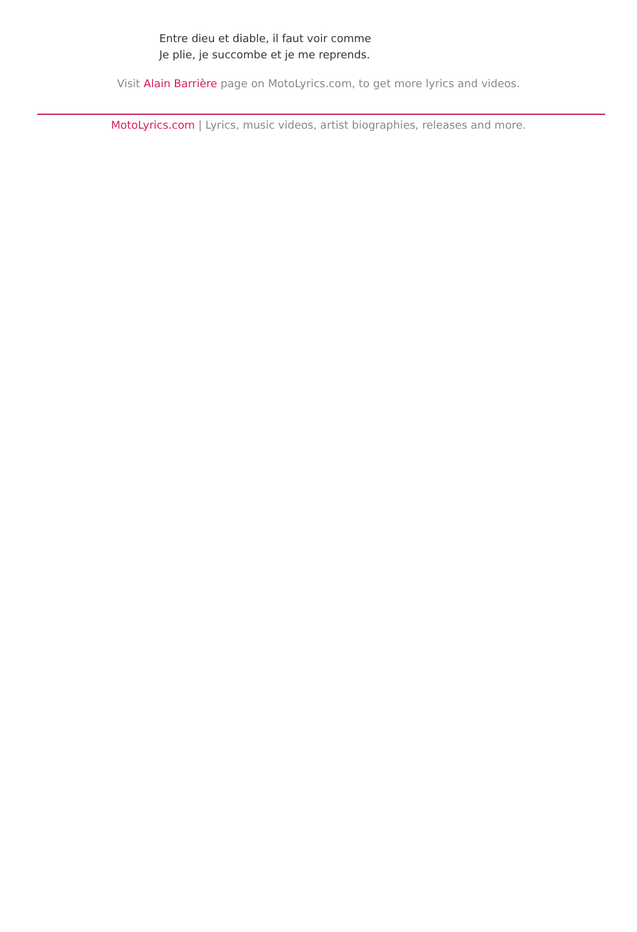Entre dieu et diable, il faut voir comme
Je plie, je succombe et je me reprends.
Visit Alain Barrière page on MotoLyrics.com, to get more lyrics and videos.
MotoLyrics.com | Lyrics, music videos, artist biographies, releases and more.